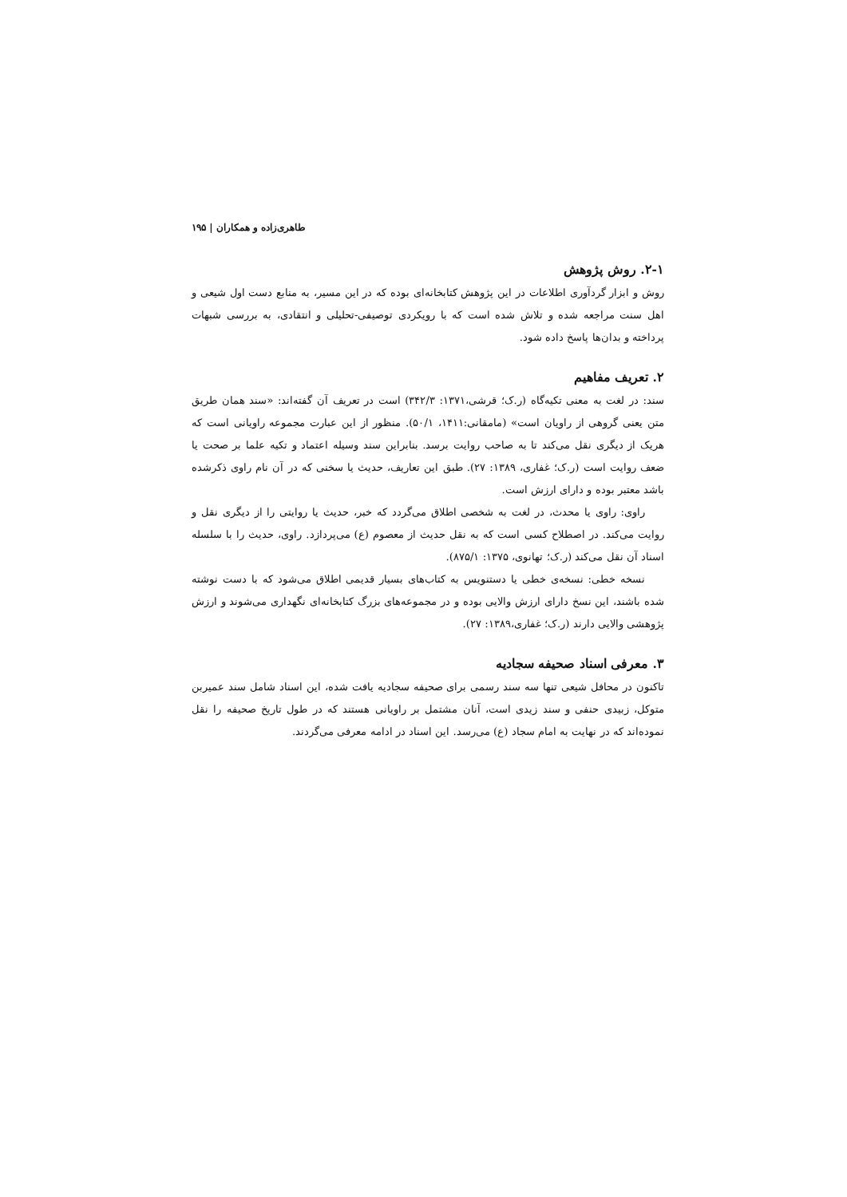طاهری‌زاده و همکاران | ۱۹۵
۲-۱. روش پژوهش
روش و ابزار گردآوری اطلاعات در این پژوهش کتابخانه‌ای بوده که در این مسیر، به منابع دست اول شیعی و اهل سنت مراجعه شده و تلاش شده است که با رویکردی توصیفی-تحلیلی و انتقادی، به بررسی شبهات پرداخته و بدان‌ها پاسخ داده شود.
۲. تعریف مفاهیم
سند: در لغت به معنی تکیه‌گاه (ر.ک؛ قرشی،۱۳۷۱: ۳۴۲/۳) است در تعریف آن گفته‌اند: «سند همان طریق متن یعنی گروهی از راویان است» (مامقانی:۱۴۱۱، ۵۰/۱). منظور از این عبارت مجموعه راویانی است که هریک از دیگری نقل می‌کند تا به صاحب روایت برسد. بنابراین سند وسیله اعتماد و تکیه علما بر صحت یا ضعف روایت است (ر.ک؛ غفاری، ۱۳۸۹: ۲۷). طبق این تعاریف، حدیث یا سخنی که در آن نام راوی ذکرشده باشد معتبر بوده و دارای ارزش است.
راوی: راوی یا محدث، در لغت به شخصی اطلاق می‌گردد که خبر، حدیث یا روایتی را از دیگری نقل و روایت می‌کند. در اصطلاح کسی است که به نقل حدیث از معصوم (ع) می‌پردازد. راوی، حدیث را با سلسله اسناد آن نقل می‌کند (ر.ک؛ تهانوی، ۱۳۷۵: ۸۷۵/۱).
نسخه خطی: نسخه‌ی خطی یا دستنویس به کتاب‌های بسیار قدیمی اطلاق می‌شود که با دست نوشته شده باشند، این نسخ دارای ارزش والایی بوده و در مجموعه‌های بزرگ کتابخانه‌ای نگهداری می‌شوند و ارزش پژوهشی والایی دارند (ر.ک؛ غفاری،۱۳۸۹: ۲۷).
۳. معرفی اسناد صحیفه سجادیه
تاکنون در محافل شیعی تنها سه سند رسمی برای صحیفه سجادیه یافت شده، این اسناد شامل سند عمیربن متوکل، زبیدی حنفی و سند زیدی است، آنان مشتمل بر راویانی هستند که در طول تاریخ صحیفه را نقل نموده‌اند که در نهایت به امام سجاد (ع) می‌رسد. این اسناد در ادامه معرفی می‌گردند.